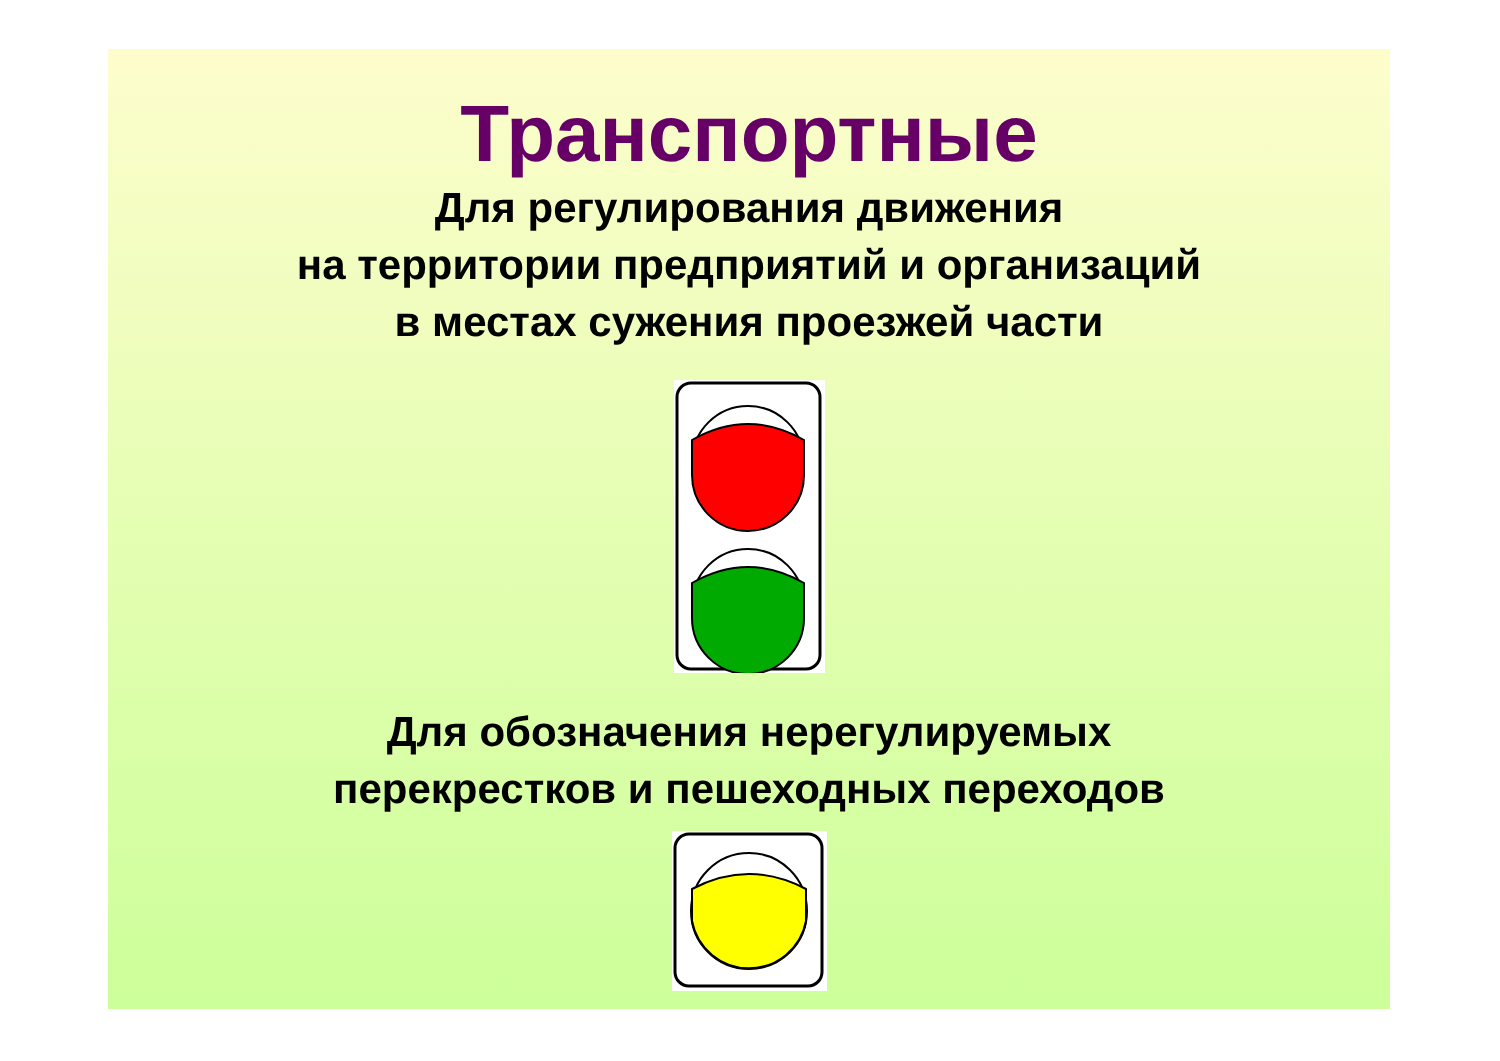Транспортные
Для регулирования движения
на территории предприятий и организаций
в местах сужения проезжей части
Для обозначения нерегулируемых
перекрестков и пешеходных переходов